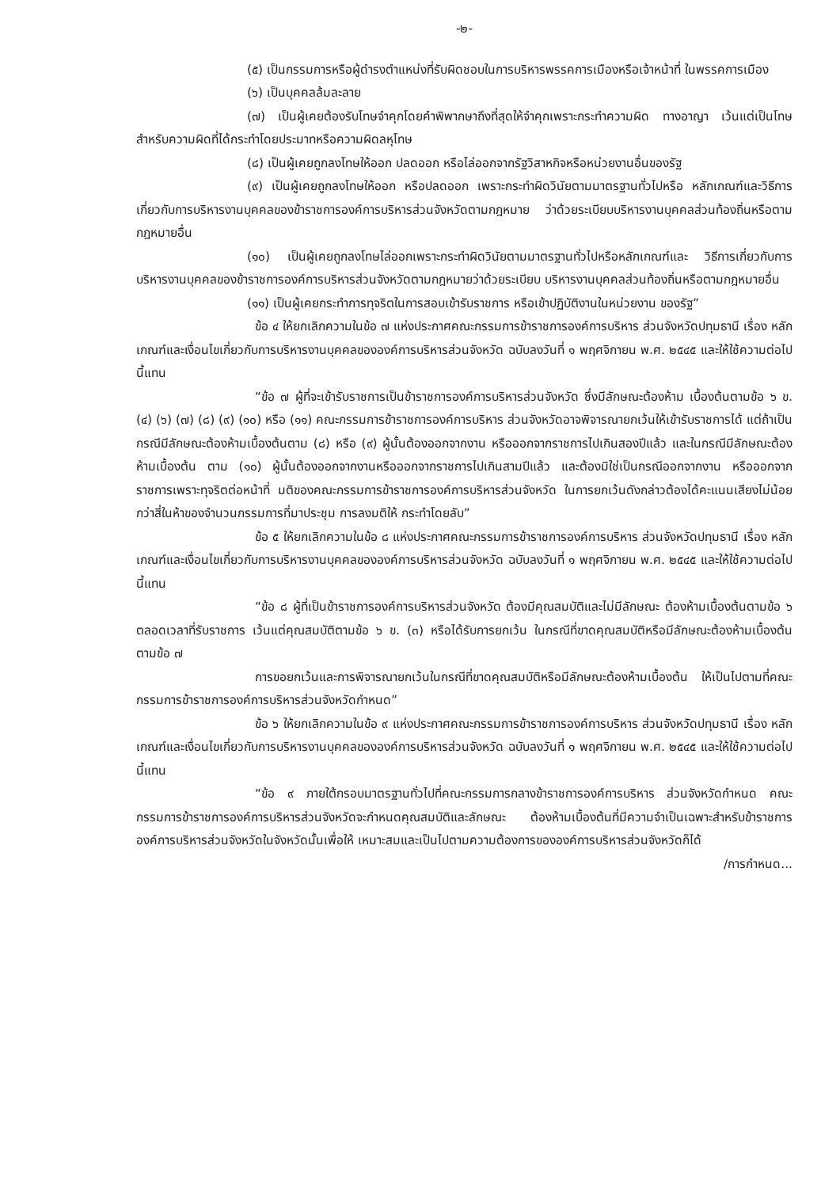-๒-
(๕) เป็นกรรมการหรือผู้ดำรงตำแหน่งที่รับผิดชอบในการบริหารพรรคการเมืองหรือเจ้าหน้าที่ ในพรรคการเมือง
(๖) เป็นบุคคลล้มละลาย
(๗) เป็นผู้เคยต้องรับโทษจำคุกโดยคำพิพากษาถึงที่สุดให้จำคุกเพราะกระทำความผิด ทางอาญา เว้นแต่เป็นโทษสำหรับความผิดที่ได้กระทำโดยประมาทหรือความผิดลหุโทษ
(๘) เป็นผู้เคยถูกลงโทษให้ออก ปลดออก หรือไล่ออกจากรัฐวิสาหกิจหรือหน่วยงานอื่นของรัฐ
(๙) เป็นผู้เคยถูกลงโทษให้ออก หรือปลดออก เพราะกระทำผิดวินัยตามมาตรฐานทั่วไปหรือ หลักเกณฑ์และวิธีการเกี่ยวกับการบริหารงานบุคคลของข้าราชการองค์การบริหารส่วนจังหวัดตามกฎหมาย ว่าด้วยระเบียบบริหารงานบุคคลส่วนท้องถิ่นหรือตามกฎหมายอื่น
(๑๐) เป็นผู้เคยถูกลงโทษไล่ออกเพราะกระทำผิดวินัยตามมาตรฐานทั่วไปหรือหลักเกณฑ์และ วิธีการเกี่ยวกับการบริหารงานบุคคลของข้าราชการองค์การบริหารส่วนจังหวัดตามกฎหมายว่าด้วยระเบียบ บริหารงานบุคคลส่วนท้องถิ่นหรือตามกฎหมายอื่น
(๑๑) เป็นผู้เคยกระทำการทุจริตในการสอบเข้ารับราชการ หรือเข้าปฏิบัติงานในหน่วยงาน ของรัฐ”
ข้อ ๔ ให้ยกเลิกความในข้อ ๗ แห่งประกาศคณะกรรมการข้าราชการองค์การบริหาร ส่วนจังหวัดปทุมธานี เรื่อง หลักเกณฑ์และเงื่อนไขเกี่ยวกับการบริหารงานบุคคลขององค์การบริหารส่วนจังหวัด ฉบับลงวันที่ ๑ พฤศจิกายน พ.ศ. ๒๕๔๕ และให้ใช้ความต่อไปนี้แทน
“ข้อ ๗ ผู้ที่จะเข้ารับราชการเป็นข้าราชการองค์การบริหารส่วนจังหวัด ซึ่งมีลักษณะต้องห้าม เบื้องต้นตามข้อ ๖ ข. (๔) (๖) (๗) (๘) (๙) (๑๐) หรือ (๑๑) คณะกรรมการข้าราชการองค์การบริหาร ส่วนจังหวัดอาจพิจารณายกเว้นให้เข้ารับราชการได้ แต่ถ้าเป็นกรณีมีลักษณะต้องห้ามเบื้องต้นตาม (๘) หรือ (๙) ผู้นั้นต้องออกจากงาน หรือออกจากราชการไปเกินสองปีแล้ว และในกรณีมีลักษณะต้องห้ามเบื้องต้น ตาม (๑๐) ผู้นั้นต้องออกจากงานหรือออกจากราชการไปเกินสามปีแล้ว และต้องมิใช่เป็นกรณีออกจากงาน หรือออกจากราชการเพราะทุจริตต่อหน้าที่ มติของคณะกรรมการข้าราชการองค์การบริหารส่วนจังหวัด ในการยกเว้นดังกล่าวต้องได้คะแนนเสียงไม่น้อยกว่าสี่ในห้าของจำนวนกรรมการที่มาประชุม การลงมติให้ กระทำโดยลับ”
ข้อ ๕ ให้ยกเลิกความในข้อ ๘ แห่งประกาศคณะกรรมการข้าราชการองค์การบริหาร ส่วนจังหวัดปทุมธานี เรื่อง หลักเกณฑ์และเงื่อนไขเกี่ยวกับการบริหารงานบุคคลขององค์การบริหารส่วนจังหวัด ฉบับลงวันที่ ๑ พฤศจิกายน พ.ศ. ๒๕๔๕ และให้ใช้ความต่อไปนี้แทน
“ข้อ ๘ ผู้ที่เป็นข้าราชการองค์การบริหารส่วนจังหวัด ต้องมีคุณสมบัติและไม่มีลักษณะ ต้องห้ามเบื้องต้นตามข้อ ๖ ตลอดเวลาที่รับราชการ เว้นแต่คุณสมบัติตามข้อ ๖ ข. (๓) หรือได้รับการยกเว้น ในกรณีที่ขาดคุณสมบัติหรือมีลักษณะต้องห้ามเบื้องต้นตามข้อ ๗
การขอยกเว้นและการพิจารณายกเว้นในกรณีที่ขาดคุณสมบัติหรือมีลักษณะต้องห้ามเบื้องต้น ให้เป็นไปตามที่คณะกรรมการข้าราชการองค์การบริหารส่วนจังหวัดกำหนด”
ข้อ ๖ ให้ยกเลิกความในข้อ ๙ แห่งประกาศคณะกรรมการข้าราชการองค์การบริหาร ส่วนจังหวัดปทุมธานี เรื่อง หลักเกณฑ์และเงื่อนไขเกี่ยวกับการบริหารงานบุคคลขององค์การบริหารส่วนจังหวัด ฉบับลงวันที่ ๑ พฤศจิกายน พ.ศ. ๒๕๔๕ และให้ใช้ความต่อไปนี้แทน
“ข้อ ๙ ภายใต้กรอบมาตรฐานทั่วไปที่คณะกรรมการกลางข้าราชการองค์การบริหาร ส่วนจังหวัดกำหนด คณะกรรมการข้าราชการองค์การบริหารส่วนจังหวัดจะกำหนดคุณสมบัติและลักษณะ ต้องห้ามเบื้องต้นที่มีความจำเป็นเฉพาะสำหรับข้าราชการองค์การบริหารส่วนจังหวัดในจังหวัดนั้นเพื่อให้ เหมาะสมและเป็นไปตามความต้องการขององค์การบริหารส่วนจังหวัดก็ได้
/การกำหนด...